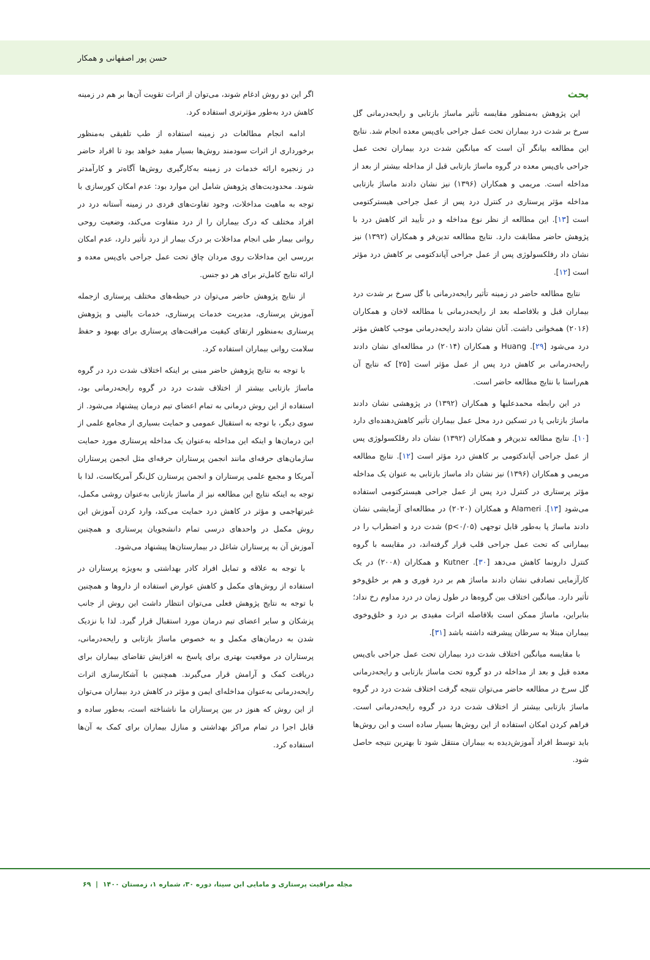حسن پور اصفهانی و همکار
بحث
این پژوهش به‌منظور مقایسه تأثیر ماساژ بازتابی و رایحه‌درمانی گل سرخ بر شدت درد بیماران تحت عمل جراحی بای‌پس معده انجام شد. نتایج این مطالعه بیانگر آن است که میانگین شدت درد بیماران تحت عمل جراحی بای‌پس معده در گروه ماساژ بازتابی قبل از مداخله بیشتر از بعد از مداخله است. مریمی و همکاران (۱۳۹۶) نیز نشان دادند ماساژ بازتابی مداخله مؤثر پرستاری در کنترل درد پس از عمل جراحی هیسترکتومی است [۱۳]. این مطالعه از نظر نوع مداخله و در تأیید اثر کاهش درد با پژوهش حاضر مطابقت دارد. نتایج مطالعه تدین‌فر و همکاران (۱۳۹۲) نیز نشان داد رفلکسولوژی پس از عمل جراحی آپاندکتومی بر کاهش درد مؤثر است [۱۲].
نتایج مطالعه حاضر در زمینه تأثیر رایحه‌درمانی با گل سرخ بر شدت درد بیماران قبل و بلافاصله بعد از رایحه‌درمانی با مطالعه لاخان و همکاران (۲۰۱۶) همخوانی داشت. آنان نشان دادند رایحه‌درمانی موجب کاهش مؤثر درد می‌شود [۲۹]. Huang و همکاران (۲۰۱۴) در مطالعه‌ای نشان دادند رایحه‌درمانی بر کاهش درد پس از عمل مؤثر است [۲۵] که نتایج آن هم‌راستا با نتایج مطالعه حاضر است.
در این رابطه محمدعلیها و همکاران (۱۳۹۲) در پژوهشی نشان دادند ماساژ بازتابی پا در تسکین درد محل عمل بیماران تأثیر کاهش‌دهنده‌ای دارد [۱۰]. نتایج مطالعه تدین‌فر و همکاران (۱۳۹۲) نشان داد رفلکسولوژی پس از عمل جراحی آپاندکتومی بر کاهش درد مؤثر است [۱۲]. نتایج مطالعه مریمی و همکاران (۱۳۹۶) نیز نشان داد ماساژ بازتابی به عنوان یک مداخله مؤثر پرستاری در کنترل درد پس از عمل جراحی هیسترکتومی استفاده می‌شود [۱۳]. Alameri و همکاران (۲۰۲۰) در مطالعه‌ای آزمایشی نشان دادند ماساژ پا به‌طور قابل توجهی (p<۰/۰۵) شدت درد و اضطراب را در بیمارانی که تحت عمل جراحی قلب قرار گرفته‌اند، در مقایسه با گروه کنترل دارونما کاهش می‌دهد [۳۰]. Kutner و همکاران (۲۰۰۸) در یک کارآزمایی تصادفی نشان دادند ماساژ هم بر درد فوری و هم بر خلق‌وخو تأثیر دارد. میانگین اختلاف بین گروه‌ها در طول زمان در درد مداوم رخ نداد؛ بنابراین، ماساژ ممکن است بلافاصله اثرات مفیدی بر درد و خلق‌وخوی بیماران مبتلا به سرطان پیشرفته داشته باشد [۳۱].
با مقایسه میانگین اختلاف شدت درد بیماران تحت عمل جراحی بای‌پس معده قبل و بعد از مداخله در دو گروه تحت ماساژ بازتابی و رایحه‌درمانی گل سرخ در مطالعه حاضر می‌توان نتیجه گرفت اختلاف شدت درد در گروه ماساژ بازتابی بیشتر از اختلاف شدت درد در گروه رایحه‌درمانی است. فراهم کردن امکان استفاده از این روش‌ها بسیار ساده است و این روش‌ها باید توسط افراد آموزش‌دیده به بیماران منتقل شود تا بهترین نتیجه حاصل شود.
اگر این دو روش ادغام شوند، می‌توان از اثرات تقویت آن‌ها بر هم در زمینه کاهش درد به‌طور مؤثرتری استفاده کرد.
ادامه انجام مطالعات در زمینه استفاده از طب تلفیقی به‌منظور برخورداری از اثرات سودمند روش‌ها بسیار مفید خواهد بود تا افراد حاضر در زنجیره ارائه خدمات در زمینه به‌کارگیری روش‌ها آگاه‌تر و کارآمدتر شوند. محدودیت‌های پژوهش شامل این موارد بود: عدم امکان کورسازی با توجه به ماهیت مداخلات، وجود تفاوت‌های فردی در زمینه آستانه درد در افراد مختلف که درک بیماران را از درد متفاوت می‌کند، وضعیت روحی روانی بیمار طی انجام مداخلات بر درک بیمار از درد تأثیر دارد، عدم امکان بررسی این مداخلات روی مردان چاق تحت عمل جراحی بای‌پس معده و ارائه نتایج کامل‌تر برای هر دو جنس.
از نتایج پژوهش حاضر می‌توان در حیطه‌های مختلف پرستاری ازجمله آموزش پرستاری، مدیریت خدمات پرستاری، خدمات بالینی و پژوهش پرستاری به‌منظور ارتقای کیفیت مراقبت‌های پرستاری برای بهبود و حفظ سلامت روانی بیماران استفاده کرد.
با توجه به نتایج پژوهش حاضر مبنی بر اینکه اختلاف شدت درد در گروه ماساژ بازتابی بیشتر از اختلاف شدت درد در گروه رایحه‌درمانی بود، استفاده از این روش درمانی به تمام اعضای تیم درمان پیشنهاد می‌شود. از سوی دیگر، با توجه به استقبال عمومی و حمایت بسیاری از مجامع علمی از این درمان‌ها و اینکه این مداخله به‌عنوان یک مداخله پرستاری مورد حمایت سازمان‌های حرفه‌ای مانند انجمن پرستاران حرفه‌ای مثل انجمن پرستاران آمریکا و مجمع علمی پرستاران و انجمن پرستارن کل‌نگر آمریکاست، لذا با توجه به اینکه نتایج این مطالعه نیز از ماساژ بازتابی به‌عنوان روشی مکمل، غیرتهاجمی و مؤثر در کاهش درد حمایت می‌کند، وارد کردن آموزش این روش مکمل در واحدهای درسی تمام دانشجویان پرستاری و همچنین آموزش آن به پرستاران شاغل در بیمارستان‌ها پیشنهاد می‌شود.
با توجه به علاقه و تمایل افراد کادر بهداشتی و به‌ویژه پرستاران در استفاده از روش‌های مکمل و کاهش عوارض استفاده از داروها و همچنین با توجه به نتایج پژوهش فعلی می‌توان انتظار داشت این روش از جانب پزشکان و سایر اعضای تیم درمان مورد استقبال قرار گیرد. لذا با نزدیک شدن به درمان‌های مکمل و به خصوص ماساژ بازتابی و رایحه‌درمانی، پرستاران در موقعیت بهتری برای پاسخ به افزایش تقاضای بیماران برای دریافت کمک و آرامش قرار می‌گیرند. همچنین با آشکارسازی اثرات رایحه‌درمانی به‌عنوان مداخله‌ای ایمن و مؤثر در کاهش درد بیماران می‌توان از این روش که هنوز در بین پرستاران ما ناشناخته است، به‌طور ساده و قابل اجرا در تمام مراکز بهداشتی و منازل بیماران برای کمک به آن‌ها استفاده کرد.
مجله مراقبت پرستاری و مامایی ابن سینا، دوره ۳۰، شماره ۱، زمستان ۱۴۰۰ | ۶۹